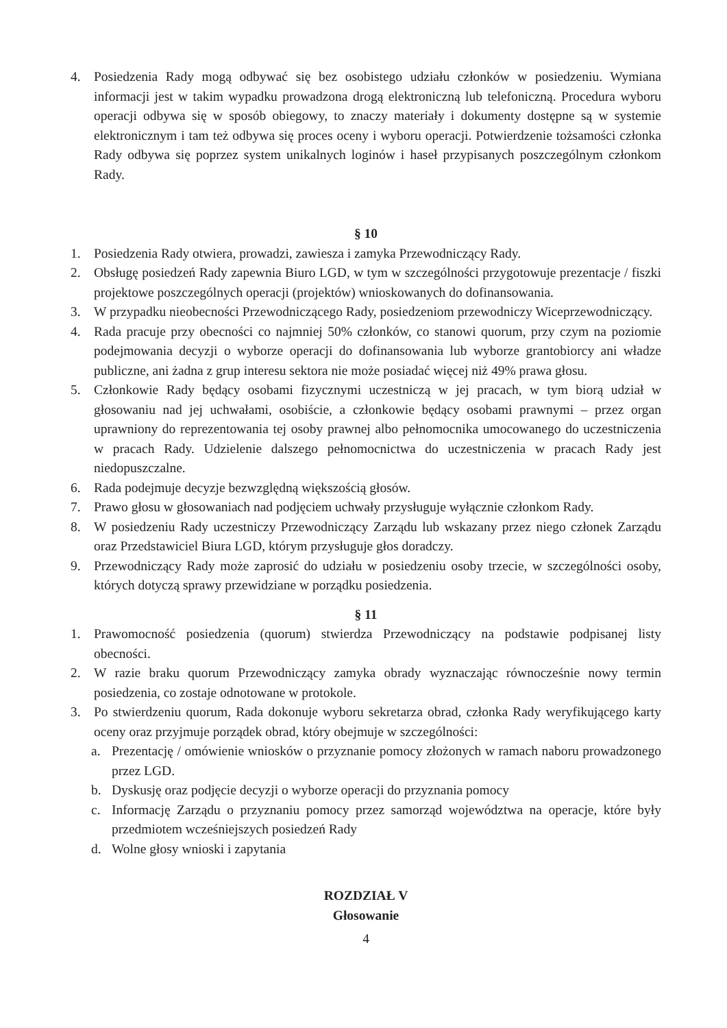4. Posiedzenia Rady mogą odbywać się bez osobistego udziału członków w posiedzeniu. Wymiana informacji jest w takim wypadku prowadzona drogą elektroniczną lub telefoniczną. Procedura wyboru operacji odbywa się w sposób obiegowy, to znaczy materiały i dokumenty dostępne są w systemie elektronicznym i tam też odbywa się proces oceny i wyboru operacji. Potwierdzenie tożsamości członka Rady odbywa się poprzez system unikalnych loginów i haseł przypisanych poszczególnym członkom Rady.
§ 10
1. Posiedzenia Rady otwiera, prowadzi, zawiesza i zamyka Przewodniczący Rady.
2. Obsługę posiedzeń Rady zapewnia Biuro LGD, w tym w szczególności przygotowuje prezentacje / fiszki projektowe poszczególnych operacji (projektów) wnioskowanych do dofinansowania.
3. W przypadku nieobecności Przewodniczącego Rady, posiedzeniom przewodniczy Wiceprzewodniczący.
4. Rada pracuje przy obecności co najmniej 50% członków, co stanowi quorum, przy czym na poziomie podejmowania decyzji o wyborze operacji do dofinansowania lub wyborze grantobiorcy ani władze publiczne, ani żadna z grup interesu sektora nie może posiadać więcej niż 49% prawa głosu.
5. Członkowie Rady będący osobami fizycznymi uczestniczą w jej pracach, w tym biorą udział w głosowaniu nad jej uchwałami, osobiście, a członkowie będący osobami prawnymi – przez organ uprawniony do reprezentowania tej osoby prawnej albo pełnomocnika umocowanego do uczestniczenia w pracach Rady. Udzielenie dalszego pełnomocnictwa do uczestniczenia w pracach Rady jest niedopuszczalne.
6. Rada podejmuje decyzje bezwzględną większością głosów.
7. Prawo głosu w głosowaniach nad podjęciem uchwały przysługuje wyłącznie członkom Rady.
8. W posiedzeniu Rady uczestniczy Przewodniczący Zarządu lub wskazany przez niego członek Zarządu oraz Przedstawiciel Biura LGD, którym przysługuje głos doradczy.
9. Przewodniczący Rady może zaprosić do udziału w posiedzeniu osoby trzecie, w szczególności osoby, których dotyczą sprawy przewidziane w porządku posiedzenia.
§ 11
1. Prawomocność posiedzenia (quorum) stwierdza Przewodniczący na podstawie podpisanej listy obecności.
2. W razie braku quorum Przewodniczący zamyka obrady wyznaczając równocześnie nowy termin posiedzenia, co zostaje odnotowane w protokole.
3. Po stwierdzeniu quorum, Rada dokonuje wyboru sekretarza obrad, członka Rady weryfikującego karty oceny oraz przyjmuje porządek obrad, który obejmuje w szczególności:
a. Prezentację / omówienie wniosków o przyznanie pomocy złożonych w ramach naboru prowadzonego przez LGD.
b. Dyskusję oraz podjęcie decyzji o wyborze operacji do przyznania pomocy
c. Informację Zarządu o przyznaniu pomocy przez samorząd województwa na operacje, które były przedmiotem wcześniejszych posiedzeń Rady
d. Wolne głosy wnioski i zapytania
ROZDZIAŁ V
Głosowanie
4